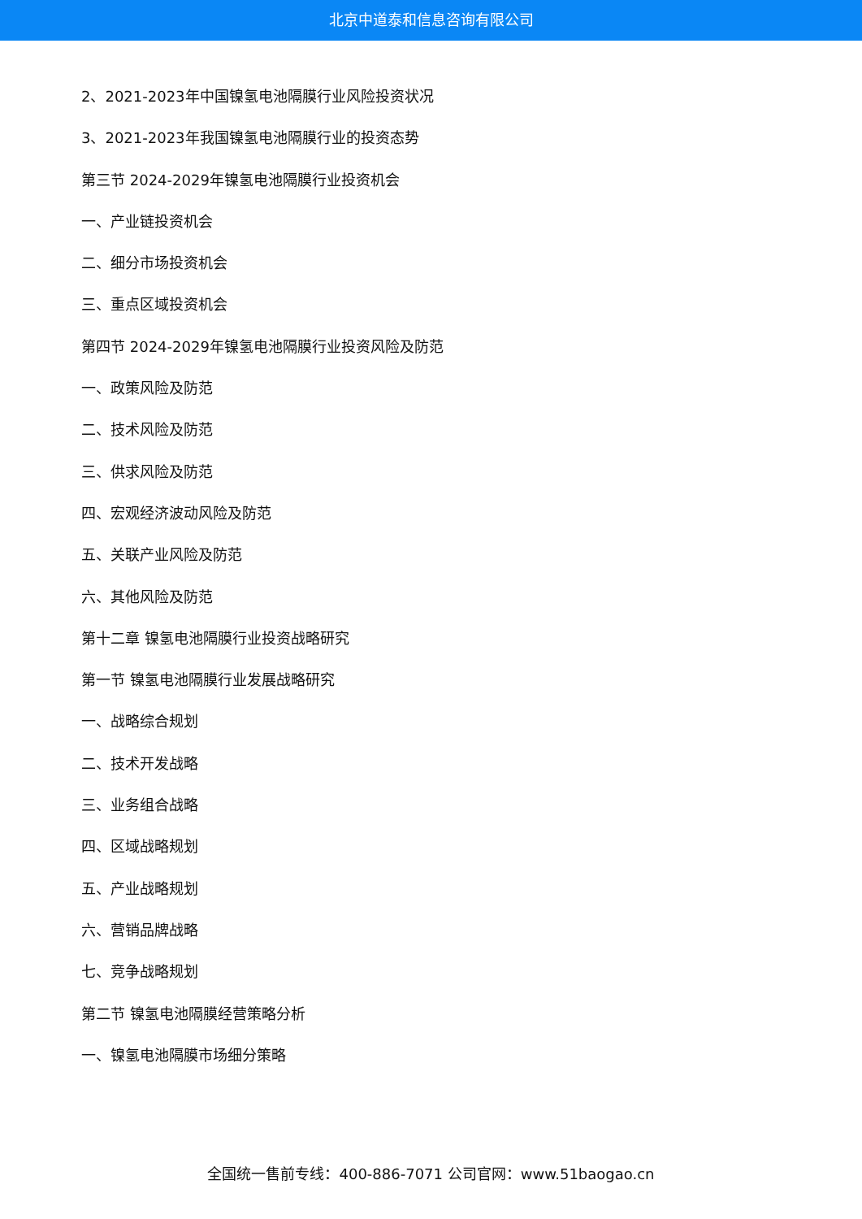北京中道泰和信息咨询有限公司
2、2021-2023年中国镍氢电池隔膜行业风险投资状况
3、2021-2023年我国镍氢电池隔膜行业的投资态势
第三节 2024-2029年镍氢电池隔膜行业投资机会
一、产业链投资机会
二、细分市场投资机会
三、重点区域投资机会
第四节 2024-2029年镍氢电池隔膜行业投资风险及防范
一、政策风险及防范
二、技术风险及防范
三、供求风险及防范
四、宏观经济波动风险及防范
五、关联产业风险及防范
六、其他风险及防范
第十二章 镍氢电池隔膜行业投资战略研究
第一节 镍氢电池隔膜行业发展战略研究
一、战略综合规划
二、技术开发战略
三、业务组合战略
四、区域战略规划
五、产业战略规划
六、营销品牌战略
七、竞争战略规划
第二节 镍氢电池隔膜经营策略分析
一、镍氢电池隔膜市场细分策略
全国统一售前专线：400-886-7071 公司官网：www.51baogao.cn